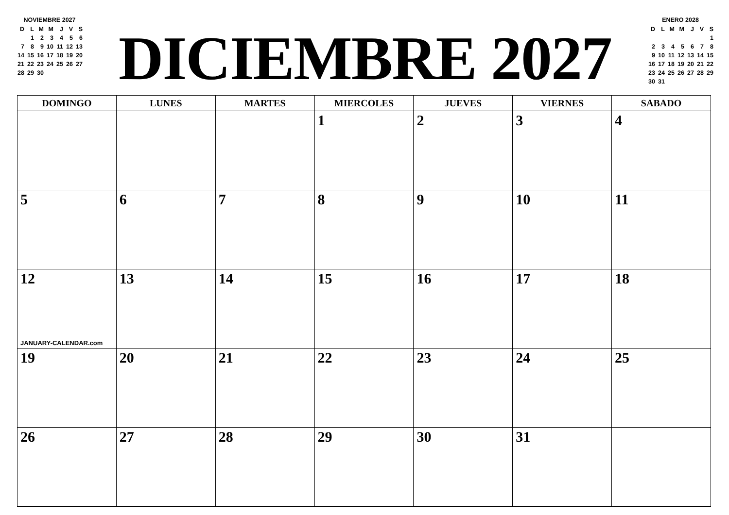NOVIEMBRE 2027
| D | L | M | M | J | V | S |
| --- | --- | --- | --- | --- | --- | --- |
| | 1 | 2 | 3 | 4 | 5 | 6 |
| 7 | 8 | 9 | 10 | 11 | 12 | 13 |
| 14 | 15 | 16 | 17 | 18 | 19 | 20 |
| 21 | 22 | 23 | 24 | 25 | 26 | 27 |
| 28 | 29 | 30 | | | | |
DICIEMBRE 2027
ENERO 2028
| D | L | M | M | J | V | S |
| --- | --- | --- | --- | --- | --- | --- |
| | | | | | | 1 |
| 2 | 3 | 4 | 5 | 6 | 7 | 8 |
| 9 | 10 | 11 | 12 | 13 | 14 | 15 |
| 16 | 17 | 18 | 19 | 20 | 21 | 22 |
| 23 | 24 | 25 | 26 | 27 | 28 | 29 |
| 30 | 31 | | | | | |
| DOMINGO | LUNES | MARTES | MIERCOLES | JUEVES | VIERNES | SABADO |
| --- | --- | --- | --- | --- | --- | --- |
| | | | 1 | 2 | 3 | 4 |
| 5 | 6 | 7 | 8 | 9 | 10 | 11 |
| 12 JANUARY-CALENDAR.com | 13 | 14 | 15 | 16 | 17 | 18 |
| 19 | 20 | 21 | 22 | 23 | 24 | 25 |
| 26 | 27 | 28 | 29 | 30 | 31 | |